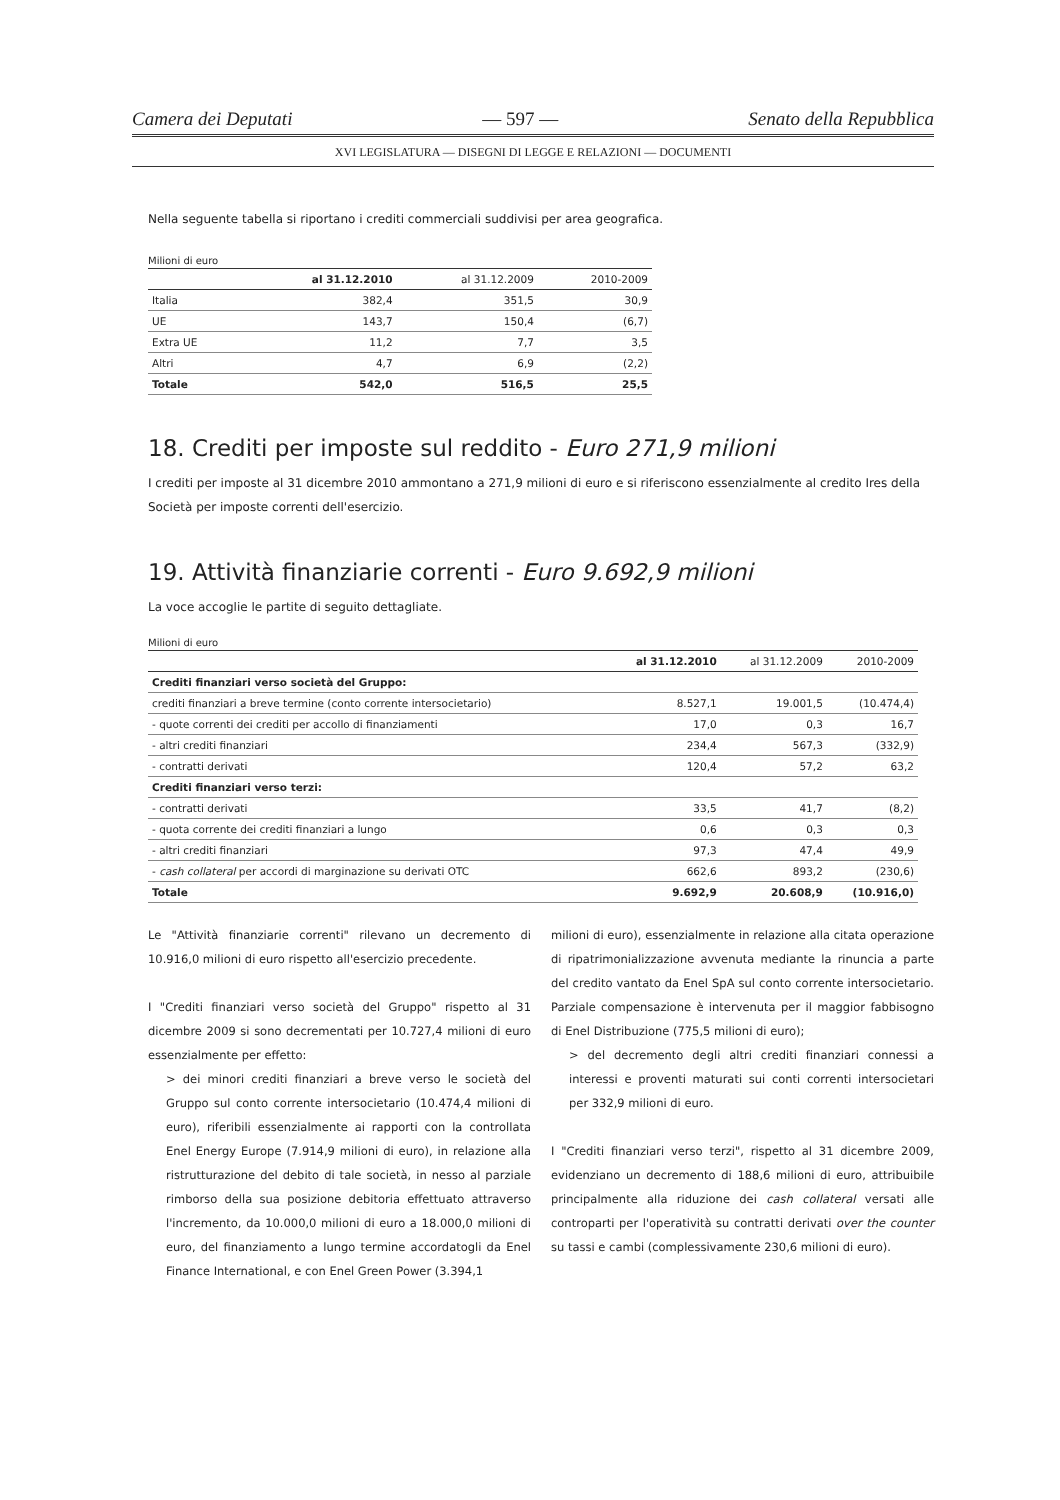Camera dei Deputati — 597 — Senato della Repubblica
XVI LEGISLATURA — DISEGNI DI LEGGE E RELAZIONI — DOCUMENTI
Nella seguente tabella si riportano i crediti commerciali suddivisi per area geografica.
Milioni di euro
| | al 31.12.2010 | al 31.12.2009 | 2010-2009 |
| --- | --- | --- | --- |
| Italia | 382,4 | 351,5 | 30,9 |
| UE | 143,7 | 150,4 | (6,7) |
| Extra UE | 11,2 | 7,7 | 3,5 |
| Altri | 4,7 | 6,9 | (2,2) |
| Totale | 542,0 | 516,5 | 25,5 |
18. Crediti per imposte sul reddito - Euro 271,9 milioni
I crediti per imposte al 31 dicembre 2010 ammontano a 271,9 milioni di euro e si riferiscono essenzialmente al credito Ires della Società per imposte correnti dell'esercizio.
19. Attività finanziarie correnti - Euro 9.692,9 milioni
La voce accoglie le partite di seguito dettagliate.
Milioni di euro
| | al 31.12.2010 | al 31.12.2009 | 2010-2009 |
| --- | --- | --- | --- |
| Crediti finanziari verso società del Gruppo: | | | |
| crediti finanziari a breve termine (conto corrente intersocietario) | 8.527,1 | 19.001,5 | (10.474,4) |
| - quote correnti dei crediti per accollo di finanziamenti | 17,0 | 0,3 | 16,7 |
| - altri crediti finanziari | 234,4 | 567,3 | (332,9) |
| - contratti derivati | 120,4 | 57,2 | 63,2 |
| Crediti finanziari verso terzi: | | | |
| - contratti derivati | 33,5 | 41,7 | (8,2) |
| - quota corrente dei crediti finanziari a lungo | 0,6 | 0,3 | 0,3 |
| - altri crediti finanziari | 97,3 | 47,4 | 49,9 |
| - cash collateral per accordi di marginazione su derivati OTC | 662,6 | 893,2 | (230,6) |
| Totale | 9.692,9 | 20.608,9 | (10.916,0) |
Le "Attività finanziarie correnti" rilevano un decremento di 10.916,0 milioni di euro rispetto all'esercizio precedente.
I "Crediti finanziari verso società del Gruppo" rispetto al 31 dicembre 2009 si sono decrementati per 10.727,4 milioni di euro essenzialmente per effetto:
> dei minori crediti finanziari a breve verso le società del Gruppo sul conto corrente intersocietario (10.474,4 milioni di euro), riferibili essenzialmente ai rapporti con la controllata Enel Energy Europe (7.914,9 milioni di euro), in relazione alla ristrutturazione del debito di tale società, in nesso al parziale rimborso della sua posizione debitoria effettuato attraverso l'incremento, da 10.000,0 milioni di euro a 18.000,0 milioni di euro, del finanziamento a lungo termine accordatogli da Enel Finance International, e con Enel Green Power (3.394,1
milioni di euro), essenzialmente in relazione alla citata operazione di ripatrimonializzazione avvenuta mediante la rinuncia a parte del credito vantato da Enel SpA sul conto corrente intersocietario. Parziale compensazione è intervenuta per il maggior fabbisogno di Enel Distribuzione (775,5 milioni di euro);
> del decremento degli altri crediti finanziari connessi a interessi e proventi maturati sui conti correnti intersocietari per 332,9 milioni di euro.
I "Crediti finanziari verso terzi", rispetto al 31 dicembre 2009, evidenziano un decremento di 188,6 milioni di euro, attribuibile principalmente alla riduzione dei cash collateral versati alle controparti per l'operatività su contratti derivati over the counter su tassi e cambi (complessivamente 230,6 milioni di euro).